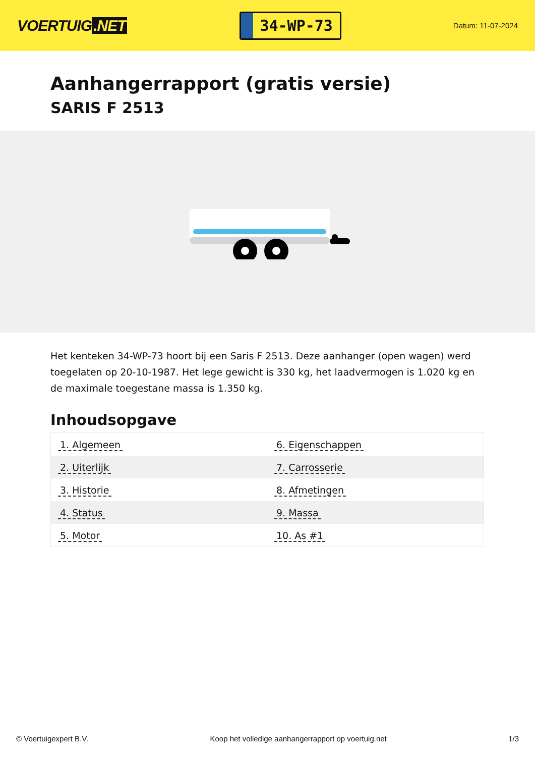VOERTUIG.NET
34-WP-73
Datum: 11-07-2024
Aanhangerrapport (gratis versie)
SARIS F 2513
Het kenteken 34-WP-73 hoort bij een Saris F 2513. Deze aanhanger (open wagen) werd toegelaten op 20-10-1987. Het lege gewicht is 330 kg, het laadvermogen is 1.020 kg en de maximale toegestane massa is 1.350 kg.
Inhoudsopgave
| 1. Algemeen | 6. Eigenschappen |
| 2. Uiterlijk | 7. Carrosserie |
| 3. Historie | 8. Afmetingen |
| 4. Status | 9. Massa |
| 5. Motor | 10. As #1 |
© Voertuigexpert B.V. Koop het volledige aanhangerrapport op voertuig.net 1/3